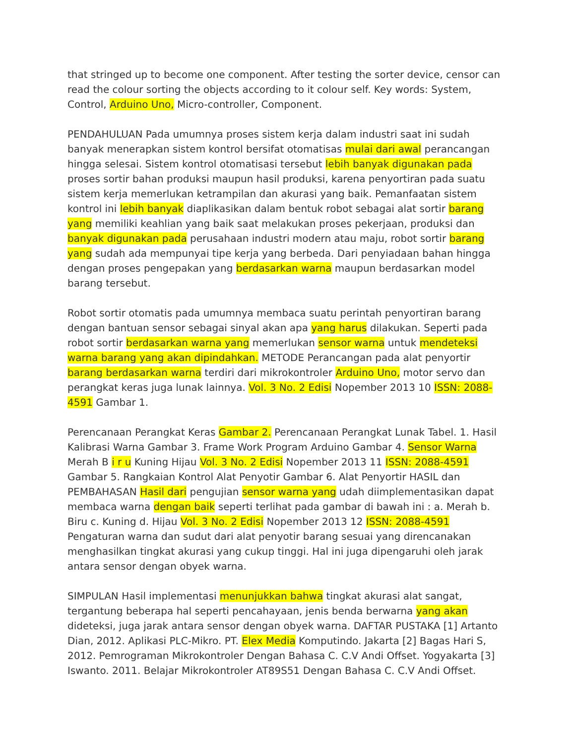that stringed up to become one component. After testing the sorter device, censor can read the colour sorting the objects according to it colour self. Key words: System, Control, Arduino Uno, Micro-controller, Component.
PENDAHULUAN Pada umumnya proses sistem kerja dalam industri saat ini sudah banyak menerapkan sistem kontrol bersifat otomatisas mulai dari awal perancangan hingga selesai. Sistem kontrol otomatisasi tersebut lebih banyak digunakan pada proses sortir bahan produksi maupun hasil produksi, karena penyortiran pada suatu sistem kerja memerlukan ketrampilan dan akurasi yang baik. Pemanfaatan sistem kontrol ini lebih banyak diaplikasikan dalam bentuk robot sebagai alat sortir barang yang memiliki keahlian yang baik saat melakukan proses pekerjaan, produksi dan banyak digunakan pada perusahaan industri modern atau maju, robot sortir barang yang sudah ada mempunyai tipe kerja yang berbeda. Dari penyiadaan bahan hingga dengan proses pengepakan yang berdasarkan warna maupun berdasarkan model barang tersebut.
Robot sortir otomatis pada umumnya membaca suatu perintah penyortiran barang dengan bantuan sensor sebagai sinyal akan apa yang harus dilakukan. Seperti pada robot sortir berdasarkan warna yang memerlukan sensor warna untuk mendeteksi warna barang yang akan dipindahkan. METODE Perancangan pada alat penyortir barang berdasarkan warna terdiri dari mikrokontroler Arduino Uno, motor servo dan perangkat keras juga lunak lainnya. Vol. 3 No. 2 Edisi Nopember 2013 10 ISSN: 2088-4591 Gambar 1.
Perencanaan Perangkat Keras Gambar 2. Perencanaan Perangkat Lunak Tabel. 1. Hasil Kalibrasi Warna Gambar 3. Frame Work Program Arduino Gambar 4. Sensor Warna Merah B i r u Kuning Hijau Vol. 3 No. 2 Edisi Nopember 2013 11 ISSN: 2088-4591 Gambar 5. Rangkaian Kontrol Alat Penyotir Gambar 6. Alat Penyortir HASIL dan PEMBAHASAN Hasil dari pengujian sensor warna yang udah diimplementasikan dapat membaca warna dengan baik seperti terlihat pada gambar di bawah ini : a. Merah b. Biru c. Kuning d. Hijau Vol. 3 No. 2 Edisi Nopember 2013 12 ISSN: 2088-4591 Pengaturan warna dan sudut dari alat penyotir barang sesuai yang direncanakan menghasilkan tingkat akurasi yang cukup tinggi. Hal ini juga dipengaruhi oleh jarak antara sensor dengan obyek warna.
SIMPULAN Hasil implementasi menunjukkan bahwa tingkat akurasi alat sangat, tergantung beberapa hal seperti pencahayaan, jenis benda berwarna yang akan dideteksi, juga jarak antara sensor dengan obyek warna. DAFTAR PUSTAKA [1] Artanto Dian, 2012. Aplikasi PLC-Mikro. PT. Elex Media Komputindo. Jakarta [2] Bagas Hari S, 2012. Pemrograman Mikrokontroler Dengan Bahasa C. C.V Andi Offset. Yogyakarta [3] Iswanto. 2011. Belajar Mikrokontroler AT89S51 Dengan Bahasa C. C.V Andi Offset.